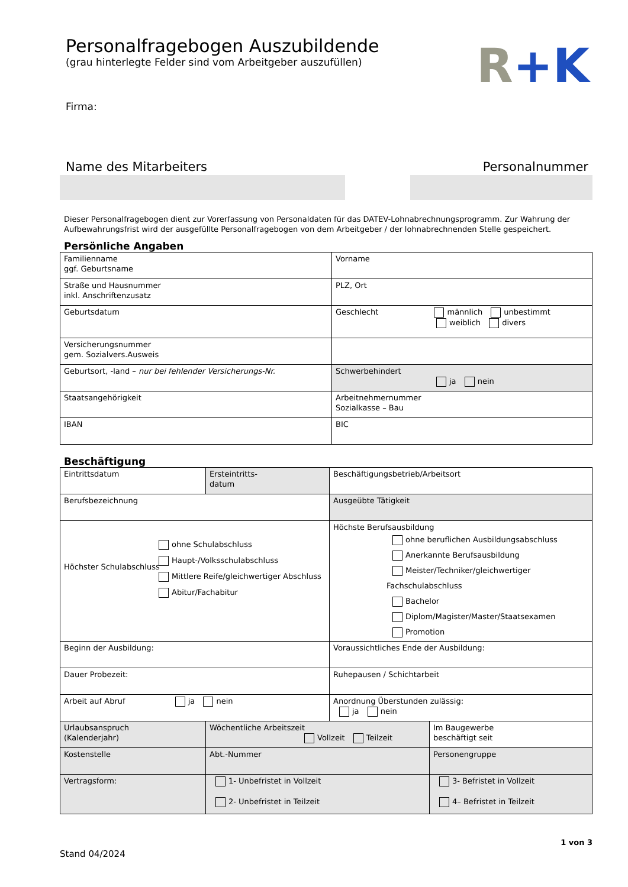R+K
Personalfragebogen Auszubildende
(grau hinterlegte Felder sind vom Arbeitgeber auszufüllen)
Firma:
Name des Mitarbeiters Personalnummer
Dieser Personalfragebogen dient zur Vorerfassung von Personaldaten für das DATEV-Lohnabrechnungsprogramm. Zur Wahrung der Aufbewahrungsfrist wird der ausgefüllte Personalfragebogen von dem Arbeitgeber / der lohnabrechnenden Stelle gespeichert.
Persönliche Angaben
| Familienname ggf. Geburtsname | Vorname |
| Straße und Hausnummer inkl. Anschriftenzusatz | PLZ, Ort |
| Geburtsdatum | Geschlecht männlich unbestimmt weiblich divers |
| Versicherungsnummer gem. Sozialvers.Ausweis | |
| Geburtsort, -land – nur bei fehlender Versicherungs-Nr. | Schwerbehindert ja nein |
| Staatsangehörigkeit | Arbeitnehmernummer Sozialkasse – Bau |
| IBAN | BIC |
Beschäftigung
| Eintrittsdatum | Ersteintritts- datum | Beschäftigungsbetrieb/Arbeitsort | |
| Berufsbezeichnung | | Ausgeübte Tätigkeit | |
| Höchster Schulabschluss ohne Schulabschluss Haupt-/Volksschulabschluss Mittlere Reife/gleichwertiger Abschluss Abitur/Fachabitur | | Höchste Berufsausbildung ohne beruflichen Ausbildungsabschluss Anerkannte Berufsausbildung Meister/Techniker/gleichwertiger Fachschulabschluss Bachelor Diplom/Magister/Master/Staatsexamen Promotion | |
| Beginn der Ausbildung: | | Voraussichtliches Ende der Ausbildung: | |
| Dauer Probezeit: | | Ruhepausen / Schichtarbeit | |
| Arbeit auf Abruf ja nein | | Anordnung Überstunden zulässig: ja nein | |
| Urlaubsanspruch (Kalenderjahr) | Wöchentliche Arbeitszeit Vollzeit Teilzeit | | Im Baugewerbe beschäftigt seit |
| Kostenstelle | Abt.-Nummer | | Personengruppe |
| Vertragsform: | 1- Unbefristet in Vollzeit 2- Unbefristet in Teilzeit | | 3- Befristet in Vollzeit 4– Befristet in Teilzeit |
Stand 04/2024 1 von 3